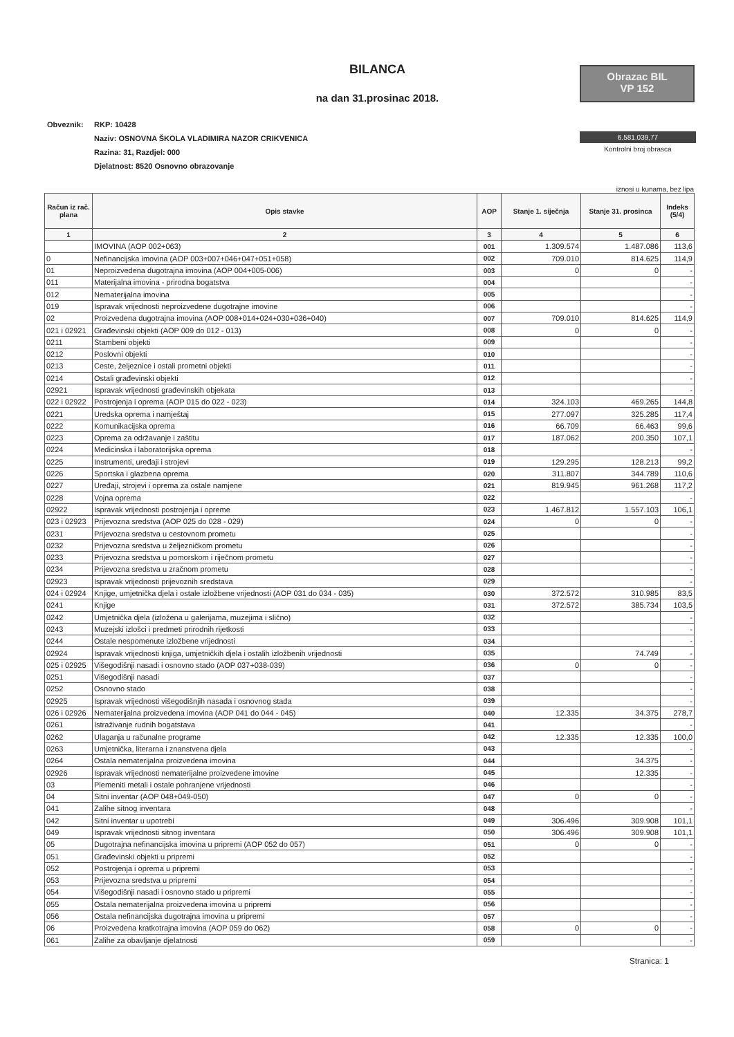BILANCA
na dan 31.prosinac 2018.
Obrazac BIL
VP 152
6.581.039,77
Kontrolni broj obrasca
Obveznik: RKP: 10428
Naziv: OSNOVNA ŠKOLA VLADIMIRA NAZOR CRIKVENICA
Razina: 31, Razdjel: 000
Djelatnost: 8520 Osnovno obrazovanje
iznosi u kunama, bez lipa
| Račun iz rač. plana | Opis stavke | AOP | Stanje 1. siječnja | Stanje 31. prosinca | Indeks (5/4) |
| --- | --- | --- | --- | --- | --- |
| 1 | 2 | 3 | 4 | 5 | 6 |
| | IMOVINA (AOP 002+063) | 001 | 1.309.574 | 1.487.086 | 113,6 |
| 0 | Nefinancijska imovina (AOP 003+007+046+047+051+058) | 002 | 709.010 | 814.625 | 114,9 |
| 01 | Neproizvedena dugotrajna imovina (AOP 004+005-006) | 003 | 0 | 0 | - |
| 011 | Materijalna imovina - prirodna bogatstva | 004 | | | - |
| 012 | Nematerijalna imovina | 005 | | | - |
| 019 | Ispravak vrijednosti neproizvedene dugotrajne imovine | 006 | | | - |
| 02 | Proizvedena dugotrajna imovina (AOP 008+014+024+030+036+040) | 007 | 709.010 | 814.625 | 114,9 |
| 021 i 02921 | Građevinski objekti (AOP 009 do 012 - 013) | 008 | 0 | 0 | - |
| 0211 | Stambeni objekti | 009 | | | - |
| 0212 | Poslovni objekti | 010 | | | - |
| 0213 | Ceste, željeznice i ostali prometni objekti | 011 | | | - |
| 0214 | Ostali građevinski objekti | 012 | | | - |
| 02921 | Ispravak vrijednosti građevinskih objekata | 013 | | | - |
| 022 i 02922 | Postrojenja i oprema (AOP 015 do 022 - 023) | 014 | 324.103 | 469.265 | 144,8 |
| 0221 | Uredska oprema i namještaj | 015 | 277.097 | 325.285 | 117,4 |
| 0222 | Komunikacijska oprema | 016 | 66.709 | 66.463 | 99,6 |
| 0223 | Oprema za održavanje i zaštitu | 017 | 187.062 | 200.350 | 107,1 |
| 0224 | Medicinska i laboratorijska oprema | 018 | | | - |
| 0225 | Instrumenti, uređaji i strojevi | 019 | 129.295 | 128.213 | 99,2 |
| 0226 | Sportska i glazbena oprema | 020 | 311.807 | 344.789 | 110,6 |
| 0227 | Uređaji, strojevi i oprema za ostale namjene | 021 | 819.945 | 961.268 | 117,2 |
| 0228 | Vojna oprema | 022 | | | - |
| 02922 | Ispravak vrijednosti postrojenja i opreme | 023 | 1.467.812 | 1.557.103 | 106,1 |
| 023 i 02923 | Prijevozna sredstva (AOP 025 do 028 - 029) | 024 | 0 | 0 | - |
| 0231 | Prijevozna sredstva u cestovnom prometu | 025 | | | - |
| 0232 | Prijevozna sredstva u željezničkom prometu | 026 | | | - |
| 0233 | Prijevozna sredstva u pomorskom i riječnom prometu | 027 | | | - |
| 0234 | Prijevozna sredstva u zračnom prometu | 028 | | | - |
| 02923 | Ispravak vrijednosti prijevoznih sredstava | 029 | | | - |
| 024 i 02924 | Knjige, umjetnička djela i ostale izložbene vrijednosti (AOP 031 do 034 - 035) | 030 | 372.572 | 310.985 | 83,5 |
| 0241 | Knjige | 031 | 372.572 | 385.734 | 103,5 |
| 0242 | Umjetnička djela (izložena u galerijama, muzejima i slično) | 032 | | | - |
| 0243 | Muzejski izlošci i predmeti prirodnih rijetkosti | 033 | | | - |
| 0244 | Ostale nespomenute izložbene vrijednosti | 034 | | | - |
| 02924 | Ispravak vrijednosti knjiga, umjetničkih djela i ostalih izložbenih vrijednosti | 035 | | 74.749 | - |
| 025 i 02925 | Višegodišnji nasadi i osnovno stado (AOP 037+038-039) | 036 | 0 | 0 | - |
| 0251 | Višegodišnji nasadi | 037 | | | - |
| 0252 | Osnovno stado | 038 | | | - |
| 02925 | Ispravak vrijednosti višegodišnjih nasada i osnovnog stada | 039 | | | - |
| 026 i 02926 | Nematerijalna proizvedena imovina (AOP 041 do 044 - 045) | 040 | 12.335 | 34.375 | 278,7 |
| 0261 | Istraživanje rudnih bogatstava | 041 | | | - |
| 0262 | Ulaganja u računalne programe | 042 | 12.335 | 12.335 | 100,0 |
| 0263 | Umjetnička, literarna i znanstvena djela | 043 | | | - |
| 0264 | Ostala nematerijalna proizvedena imovina | 044 | | 34.375 | - |
| 02926 | Ispravak vrijednosti nematerijalne proizvedene imovine | 045 | | 12.335 | - |
| 03 | Plemeniti metali i ostale pohranjene vrijednosti | 046 | | | - |
| 04 | Sitni inventar (AOP 048+049-050) | 047 | 0 | 0 | - |
| 041 | Zalihe sitnog inventara | 048 | | | - |
| 042 | Sitni inventar u upotrebi | 049 | 306.496 | 309.908 | 101,1 |
| 049 | Ispravak vrijednosti sitnog inventara | 050 | 306.496 | 309.908 | 101,1 |
| 05 | Dugotrajna nefinancijska imovina u pripremi (AOP 052 do 057) | 051 | 0 | 0 | - |
| 051 | Građevinski objekti u pripremi | 052 | | | - |
| 052 | Postrojenja i oprema u pripremi | 053 | | | - |
| 053 | Prijevozna sredstva u pripremi | 054 | | | - |
| 054 | Višegodišnji nasadi i osnovno stado u pripremi | 055 | | | - |
| 055 | Ostala nematerijalna proizvedena imovina u pripremi | 056 | | | - |
| 056 | Ostala nefinancijska dugotrajna imovina u pripremi | 057 | | | - |
| 06 | Proizvedena kratkotrajna imovina (AOP 059 do 062) | 058 | 0 | 0 | - |
| 061 | Zalihe za obavljanje djelatnosti | 059 | | | - |
Stranica: 1